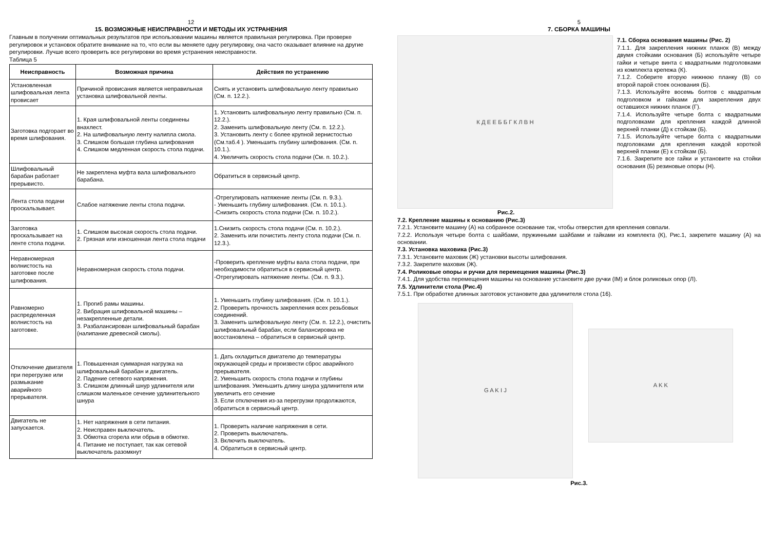12
15. ВОЗМОЖНЫЕ НЕИСПРАВНОСТИ И МЕТОДЫ ИХ УСТРАНЕНИЯ
Главным в получении оптимальных результатов при использовании машины является правильная регулировка. При проверке регулировок и установок обратите внимание на то, что если вы меняете одну регулировку, она часто оказывает влияние на другие регулировки. Лучше всего проверить все регулировки во время устранения неисправности.
Таблица 5
| Неисправность | Возможная причина | Действия по устранению |
| --- | --- | --- |
| Установленная шлифовальная лента провисает | Причиной провисания является неправильная установка шлифовальной ленты. | Снять и установить шлифовальную ленту правильно (См. п. 12.2.). |
| Заготовка подгорает во время шлифования. | 1. Края шлифовальной ленты соединены внахлест. 2. На шлифовальную ленту налипла смола. 3. Слишком большая глубина шлифования 4. Слишком медленная скорость стола подачи. | 1. Установить шлифовальную ленту правильно (См. п. 12.2.). 2. Заменить шлифовальную ленту (См. п. 12.2.). 3. Установить ленту с более крупной зернистостью (См.таб.4 ). Уменьшить глубину шлифования. (См. п. 10.1.). 4. Увеличить скорость стола подачи (См. п. 10.2.). |
| Шлифовальный барабан работает прерывисто. | Не закреплена муфта вала шлифовального барабана. | Обратиться в сервисный центр. |
| Лента стола подачи проскальзывает. | Слабое натяжение ленты стола подачи. | -Отрегулировать натяжение ленты (См. п. 9.3.). - Уменьшить глубину шлифования. (См. п. 10.1.). -Снизить скорость стола подачи (См. п. 10.2.). |
| Заготовка проскальзывает на ленте стола подачи. | 1. Слишком высокая скорость стола подачи. 2. Грязная или изношенная лента стола подачи | 1.Снизить скорость стола подачи (См. п. 10.2.). 2. Заменить или почистить ленту стола подачи (См. п. 12.3.). |
| Неравномерная волнистость на заготовке после шлифования. | Неравномерная скорость стола подачи. | -Проверить крепление муфты вала стола подачи, при необходимости обратиться в сервисный центр. -Отрегулировать натяжение ленты. (См. п. 9.3.). |
| Равномерно распределенная волнистость на заготовке. | 1. Прогиб рамы машины. 2. Вибрация шлифовальной машины – незакрепленные детали. 3. Разбалансирован шлифовальный барабан (налипание древесной смолы). | 1. Уменьшить глубину шлифования. (См. п. 10.1.). 2. Проверить прочность закрепления всех резьбовых соединений. 3. Заменить шлифовальную ленту (См. п. 12.2.), очистить шлифовальный барабан, если балансировка не восстановлена – обратиться в сервисный центр. |
| Отключение двигателя при перегрузке или размыкание аварийного прерывателя. | 1. Повышенная суммарная нагрузка на шлифовальный барабан и двигатель. 2. Падение сетевого напряжения. 3. Слишком длинный шнур удлинителя или слишком маленькое сечение удлинительного шнура | 1. Дать охладиться двигателю до температуры окружающей среды и произвести сброс аварийного прерывателя. 2. Уменьшить скорость стола подачи и глубины шлифования. Уменьшить длину шнура удлинителя или увеличить его сечение 3. Если отключения из-за перегрузки продолжаются, обратиться в сервисный центр. |
| Двигатель не запускается. | 1. Нет напряжения в сети питания. 2. Неисправен выключатель. 3. Обмотка сгорела или обрыв в обмотке. 4. Питание не поступает, так как сетевой выключатель разомкнут | 1. Проверить наличие напряжения в сети. 2. Проверить выключатель. 3. Включить выключатель. 4. Обратиться в сервисный центр. |
5
7. СБОРКА МАШИНЫ
К Д Е Е Б Б Г К Л В Н
7.1. Сборка основания машины (Рис. 2)
7.1.1. Для закрепления нижних планок (В) между двумя стойками основания (Б) используйте четыре гайки и четыре винта с квадратными подголовками из комплекта крепежа (К).
7.1.2. Соберите вторую нижнюю планку (В) со второй парой стоек основания (Б).
7.1.3. Используйте восемь болтов с квадратным подголовком и гайками для закрепления двух оставшихся нижних планок (Г).
7.1.4. Используйте четыре болта с квадратными подголовками для крепления каждой длинной верхней планки (Д) к стойкам (Б).
7.1.5. Используйте четыре болта с квадратными подголовками для крепления каждой короткой верхней планки (Е) к стойкам (Б).
7.1.6. Закрепите все гайки и установите на стойки основания (Б) резиновые опоры (Н).
Рис.2.
7.2. Крепление машины к основанию (Рис.3)
7.2.1. Установите машину (А) на собранное основание так, чтобы отверстия для крепления совпали.
7.2.2. Используя четыре болта с шайбами, пружинными шайбами и гайками из комплекта (К), Рис.1, закрепите машину (А) на основании.
7.3. Установка маховика (Рис.3)
7.3.1. Установите маховик (Ж) установки высоты шлифования.
7.3.2. Закрепите маховик (Ж).
7.4. Роликовые опоры и ручки для перемещения машины (Рис.3)
7.4.1. Для удобства перемещения машины на основание установите две ручки (IМ) и блок роликовых опор (Л).
7.5. Удлинители стола (Рис.4)
7.5.1. При обработке длинных заготовок установите два удлинителя стола (16).
G A K I J
A K K
Рис.3.